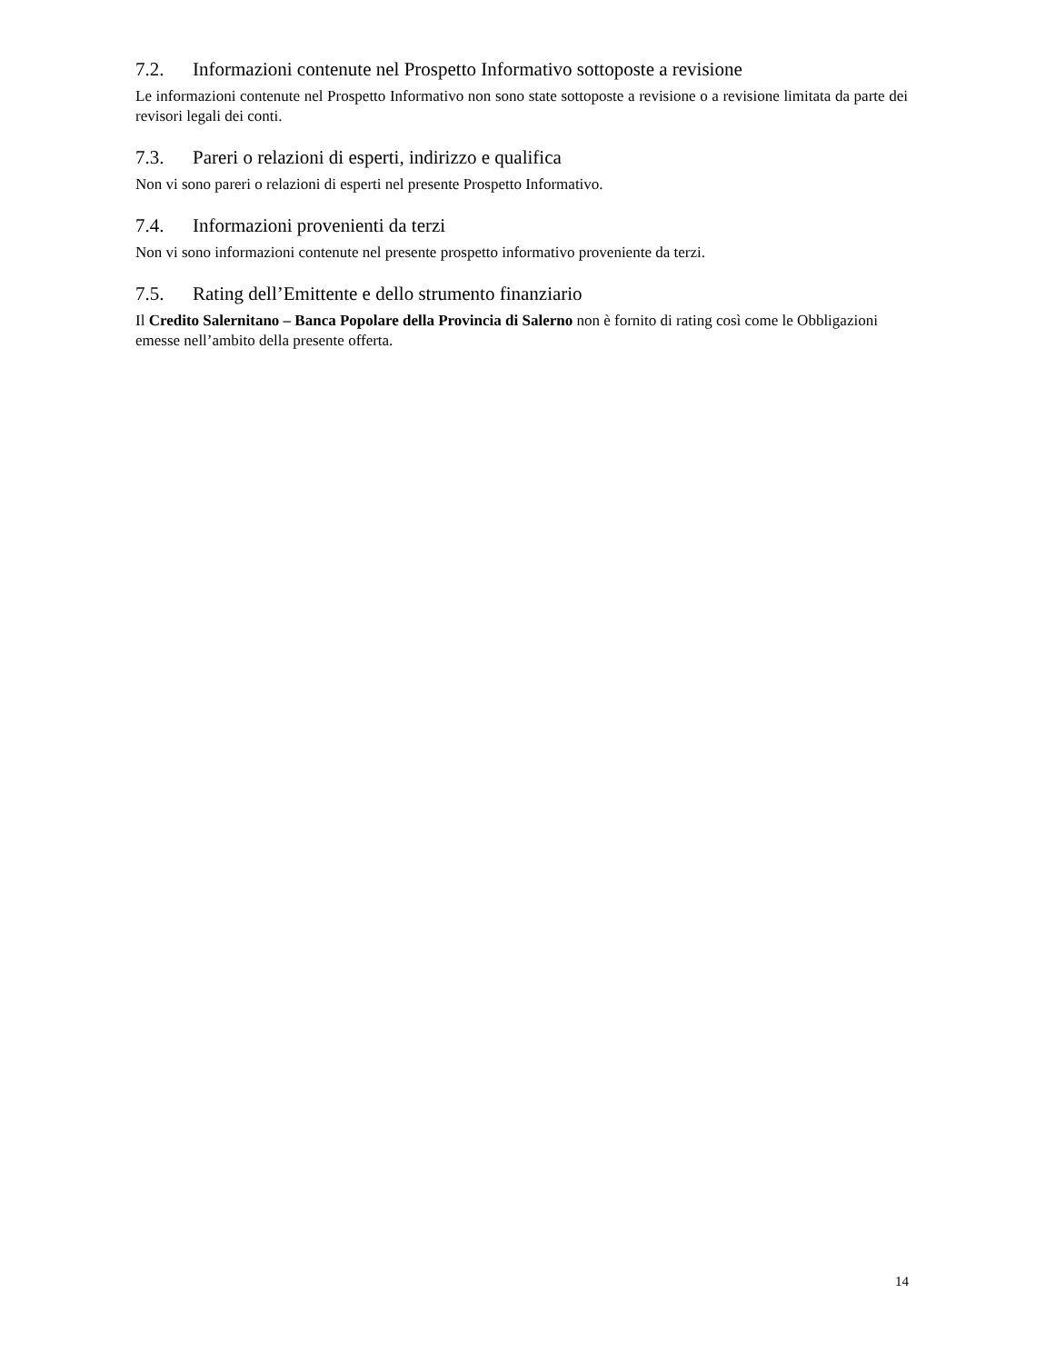7.2. Informazioni contenute nel Prospetto Informativo sottoposte a revisione
Le informazioni contenute nel Prospetto Informativo non sono state sottoposte a revisione o a revisione limitata da parte dei revisori legali dei conti.
7.3. Pareri o relazioni di esperti, indirizzo e qualifica
Non vi sono pareri o relazioni di esperti nel presente Prospetto Informativo.
7.4. Informazioni provenienti da terzi
Non vi sono informazioni contenute nel presente prospetto informativo proveniente da terzi.
7.5. Rating dell’Emittente e dello strumento finanziario
Il Credito Salernitano – Banca Popolare della Provincia di Salerno non è fornito di rating così come le Obbligazioni emesse nell’ambito della presente offerta.
14